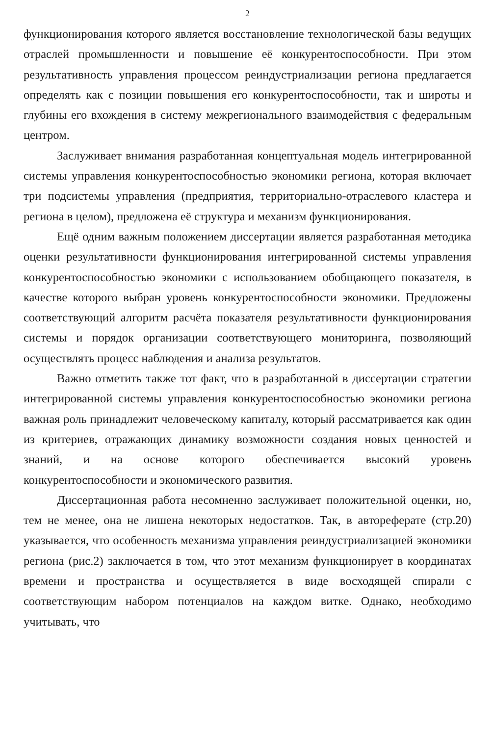2
функционирования которого является восстановление технологической базы ведущих отраслей промышленности и повышение её конкурентоспособности. При этом результативность управления процессом реиндустриализации региона предлагается определять как с позиции повышения его конкурентоспособности, так и широты и глубины его вхождения в систему межрегионального взаимодействия с федеральным центром.
Заслуживает внимания разработанная концептуальная модель интегрированной системы управления конкурентоспособностью экономики региона, которая включает три подсистемы управления (предприятия, территориально-отраслевого кластера и региона в целом), предложена её структура и механизм функционирования.
Ещё одним важным положением диссертации является разработанная методика оценки результативности функционирования интегрированной системы управления конкурентоспособностью экономики с использованием обобщающего показателя, в качестве которого выбран уровень конкурентоспособности экономики. Предложены соответствующий алгоритм расчёта показателя результативности функционирования системы и порядок организации соответствующего мониторинга, позволяющий осуществлять процесс наблюдения и анализа результатов.
Важно отметить также тот факт, что в разработанной в диссертации стратегии интегрированной системы управления конкурентоспособностью экономики региона важная роль принадлежит человеческому капиталу, который рассматривается как один из критериев, отражающих динамику возможности создания новых ценностей и знаний, и на основе которого обеспечивается высокий уровень конкурентоспособности и экономического развития.
Диссертационная работа несомненно заслуживает положительной оценки, но, тем не менее, она не лишена некоторых недостатков. Так, в автореферате (стр.20) указывается, что особенность механизма управления реиндустриализацией экономики региона (рис.2) заключается в том, что этот механизм функционирует в координатах времени и пространства и осуществляется в виде восходящей спирали с соответствующим набором потенциалов на каждом витке. Однако, необходимо учитывать, что